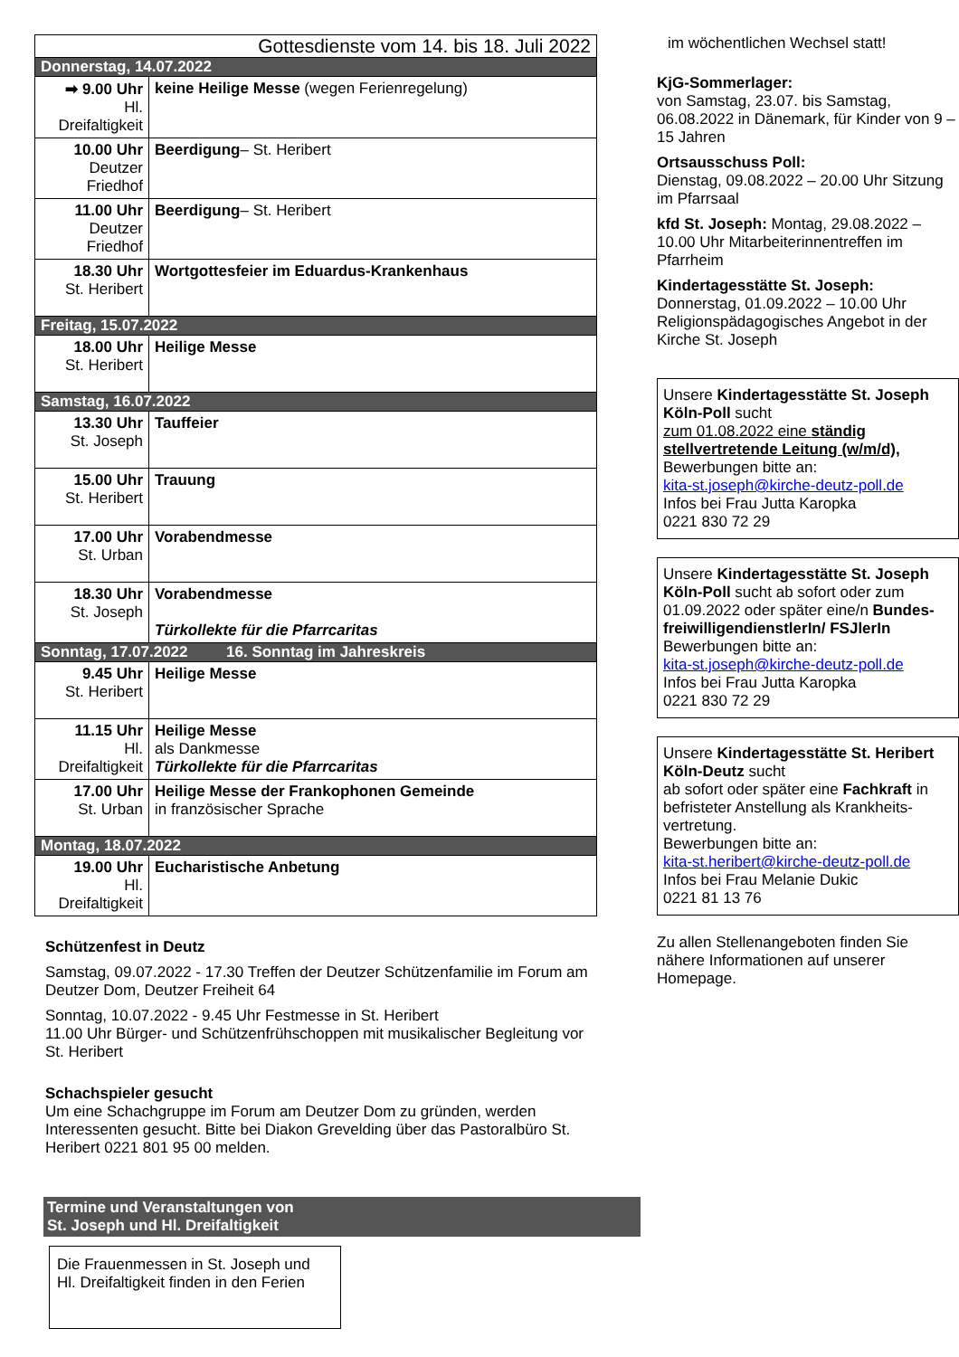| Gottesdienste vom 14. bis 18. Juli 2022 | |
| --- | --- |
| Donnerstag, 14.07.2022 | |
| ➡ 9.00 Uhr Hl. Dreifaltigkeit | keine Heilige Messe (wegen Ferienregelung) |
| 10.00 Uhr Deutzer Friedhof | Beerdigung – St. Heribert |
| 11.00 Uhr Deutzer Friedhof | Beerdigung – St. Heribert |
| 18.30 Uhr St. Heribert | Wortgottesfeier im Eduardus-Krankenhaus |
| Freitag, 15.07.2022 | |
| 18.00 Uhr St. Heribert | Heilige Messe |
| Samstag, 16.07.2022 | |
| 13.30 Uhr St. Joseph | Tauffeier |
| 15.00 Uhr St. Heribert | Trauung |
| 17.00 Uhr St. Urban | Vorabendmesse |
| 18.30 Uhr St. Joseph | Vorabendmesse Türkollekte für die Pfarrcaritas |
| Sonntag, 17.07.2022 16. Sonntag im Jahreskreis | |
| 9.45 Uhr St. Heribert | Heilige Messe |
| 11.15 Uhr Hl. Dreifaltigkeit | Heilige Messe als Dankmesse Türkollekte für die Pfarrcaritas |
| 17.00 Uhr St. Urban | Heilige Messe der Frankophonen Gemeinde in französischer Sprache |
| Montag, 18.07.2022 | |
| 19.00 Uhr Hl. Dreifaltigkeit | Eucharistische Anbetung |
Schützenfest in Deutz
Samstag, 09.07.2022 - 17.30 Treffen der Deutzer Schützenfamilie im Forum am Deutzer Dom, Deutzer Freiheit 64
Sonntag, 10.07.2022 - 9.45 Uhr Festmesse in St. Heribert
11.00 Uhr Bürger- und Schützenfrühschoppen mit musikalischer Begleitung vor St. Heribert
Schachspieler gesucht
Um eine Schachgruppe im Forum am Deutzer Dom zu gründen, werden Interessenten gesucht. Bitte bei Diakon Grevelding über das Pastoralbüro St. Heribert 0221 801 95 00 melden.
Termine und Veranstaltungen von
St. Joseph und Hl. Dreifaltigkeit
Die Frauenmessen in St. Joseph und Hl. Dreifaltigkeit finden in den Ferien
im wöchentlichen Wechsel statt!
KjG-Sommerlager:
von Samstag, 23.07. bis Samstag, 06.08.2022 in Dänemark, für Kinder von 9 – 15 Jahren
Ortsausschuss Poll:
Dienstag, 09.08.2022 – 20.00 Uhr Sitzung im Pfarrsaal
kfd St. Joseph: Montag, 29.08.2022 – 10.00 Uhr Mitarbeiterinnentreffen im Pfarrheim
Kindertagesstätte St. Joseph:
Donnerstag, 01.09.2022 – 10.00 Uhr Religionspädagogisches Angebot in der Kirche St. Joseph
Unsere Kindertagesstätte St. Joseph Köln-Poll sucht
zum 01.08.2022 eine ständig stellvertretende Leitung (w/m/d),
Bewerbungen bitte an:
kita-st.joseph@kirche-deutz-poll.de
Infos bei Frau Jutta Karopka
0221 830 72 29
Unsere Kindertagesstätte St. Joseph Köln-Poll sucht ab sofort oder zum 01.09.2022 oder später eine/n Bundes-freiwilligendienstlerIn/ FSJlerIn
Bewerbungen bitte an:
kita-st.joseph@kirche-deutz-poll.de
Infos bei Frau Jutta Karopka
0221 830 72 29
Unsere Kindertagesstätte St. Heribert Köln-Deutz sucht
ab sofort oder später eine Fachkraft in befristeter Anstellung als Krankheits-vertretung.
Bewerbungen bitte an:
kita-st.heribert@kirche-deutz-poll.de
Infos bei Frau Melanie Dukic
0221 81 13 76
Zu allen Stellenangeboten finden Sie nähere Informationen auf unserer Homepage.